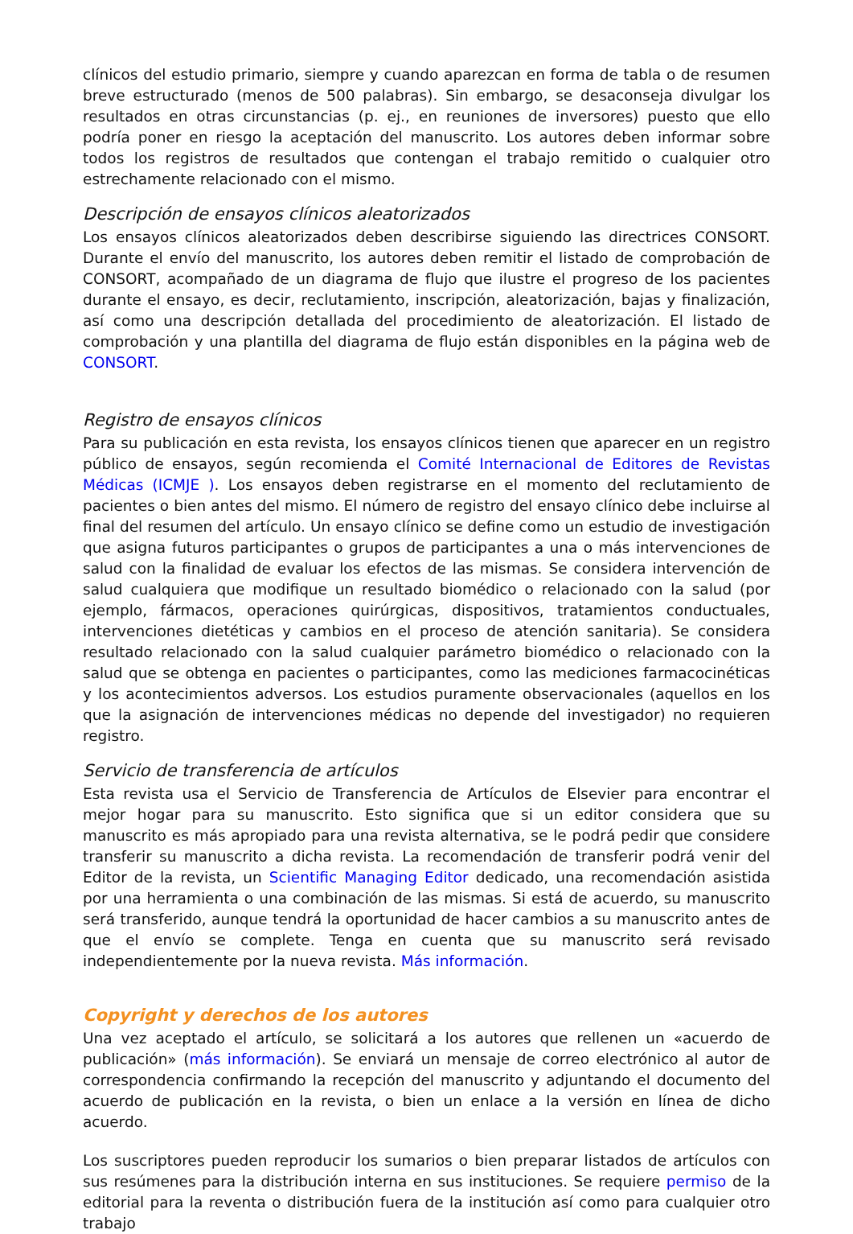clínicos del estudio primario, siempre y cuando aparezcan en forma de tabla o de resumen breve estructurado (menos de 500 palabras). Sin embargo, se desaconseja divulgar los resultados en otras circunstancias (p. ej., en reuniones de inversores) puesto que ello podría poner en riesgo la aceptación del manuscrito. Los autores deben informar sobre todos los registros de resultados que contengan el trabajo remitido o cualquier otro estrechamente relacionado con el mismo.
Descripción de ensayos clínicos aleatorizados
Los ensayos clínicos aleatorizados deben describirse siguiendo las directrices CONSORT. Durante el envío del manuscrito, los autores deben remitir el listado de comprobación de CONSORT, acompañado de un diagrama de flujo que ilustre el progreso de los pacientes durante el ensayo, es decir, reclutamiento, inscripción, aleatorización, bajas y finalización, así como una descripción detallada del procedimiento de aleatorización. El listado de comprobación y una plantilla del diagrama de flujo están disponibles en la página web de CONSORT.
Registro de ensayos clínicos
Para su publicación en esta revista, los ensayos clínicos tienen que aparecer en un registro público de ensayos, según recomienda el Comité Internacional de Editores de Revistas Médicas (ICMJE ). Los ensayos deben registrarse en el momento del reclutamiento de pacientes o bien antes del mismo. El número de registro del ensayo clínico debe incluirse al final del resumen del artículo. Un ensayo clínico se define como un estudio de investigación que asigna futuros participantes o grupos de participantes a una o más intervenciones de salud con la finalidad de evaluar los efectos de las mismas. Se considera intervención de salud cualquiera que modifique un resultado biomédico o relacionado con la salud (por ejemplo, fármacos, operaciones quirúrgicas, dispositivos, tratamientos conductuales, intervenciones dietéticas y cambios en el proceso de atención sanitaria). Se considera resultado relacionado con la salud cualquier parámetro biomédico o relacionado con la salud que se obtenga en pacientes o participantes, como las mediciones farmacocinéticas y los acontecimientos adversos. Los estudios puramente observacionales (aquellos en los que la asignación de intervenciones médicas no depende del investigador) no requieren registro.
Servicio de transferencia de artículos
Esta revista usa el Servicio de Transferencia de Artículos de Elsevier para encontrar el mejor hogar para su manuscrito. Esto significa que si un editor considera que su manuscrito es más apropiado para una revista alternativa, se le podrá pedir que considere transferir su manuscrito a dicha revista. La recomendación de transferir podrá venir del Editor de la revista, un Scientific Managing Editor dedicado, una recomendación asistida por una herramienta o una combinación de las mismas. Si está de acuerdo, su manuscrito será transferido, aunque tendrá la oportunidad de hacer cambios a su manuscrito antes de que el envío se complete. Tenga en cuenta que su manuscrito será revisado independientemente por la nueva revista. Más información.
Copyright y derechos de los autores
Una vez aceptado el artículo, se solicitará a los autores que rellenen un «acuerdo de publicación» (más información). Se enviará un mensaje de correo electrónico al autor de correspondencia confirmando la recepción del manuscrito y adjuntando el documento del acuerdo de publicación en la revista, o bien un enlace a la versión en línea de dicho acuerdo.
Los suscriptores pueden reproducir los sumarios o bien preparar listados de artículos con sus resúmenes para la distribución interna en sus instituciones. Se requiere permiso de la editorial para la reventa o distribución fuera de la institución así como para cualquier otro trabajo